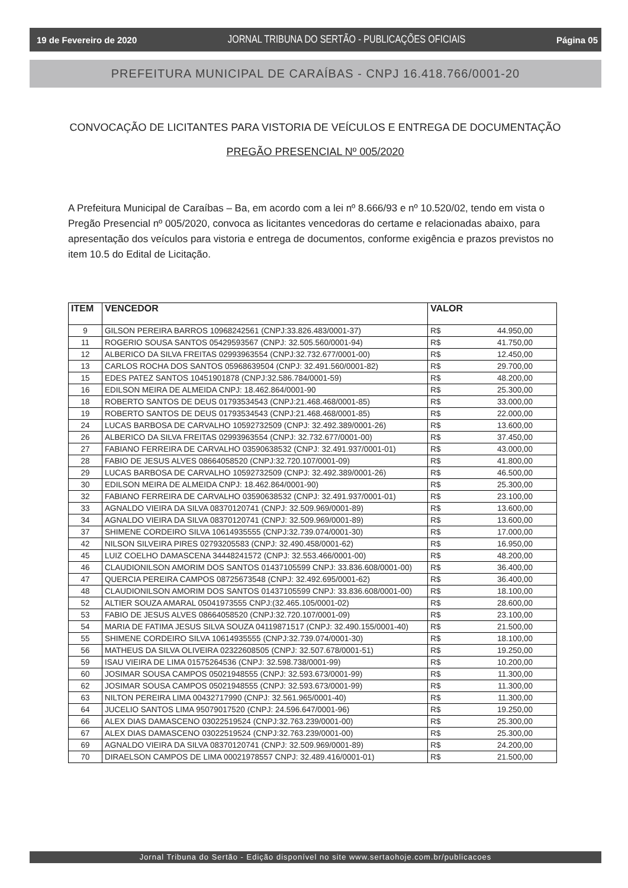19 de Fevereiro de 2020 JORNAL TRIBUNA DO SERTÃO - PUBLICAÇÕES OFICIAIS Página 05
PREFEITURA MUNICIPAL DE CARAÍBAS - CNPJ 16.418.766/0001-20
CONVOCAÇÃO DE LICITANTES PARA VISTORIA DE VEÍCULOS E ENTREGA DE DOCUMENTAÇÃO
PREGÃO PRESENCIAL Nº 005/2020
A Prefeitura Municipal de Caraíbas – Ba, em acordo com a lei nº 8.666/93 e nº 10.520/02, tendo em vista o Pregão Presencial nº 005/2020, convoca as licitantes vencedoras do certame e relacionadas abaixo, para apresentação dos veículos para vistoria e entrega de documentos, conforme exigência e prazos previstos no item 10.5 do Edital de Licitação.
| ITEM | VENCEDOR | VALOR |
| --- | --- | --- |
| 9 | GILSON PEREIRA BARROS 10968242561 (CNPJ:33.826.483/0001-37) | R$ 44.950,00 |
| 11 | ROGERIO SOUSA SANTOS 05429593567 (CNPJ: 32.505.560/0001-94) | R$ 41.750,00 |
| 12 | ALBERICO DA SILVA FREITAS 02993963554 (CNPJ:32.732.677/0001-00) | R$ 12.450,00 |
| 13 | CARLOS ROCHA DOS SANTOS 05968639504 (CNPJ: 32.491.560/0001-82) | R$ 29.700,00 |
| 15 | EDES PATEZ SANTOS 10451901878 (CNPJ:32.586.784/0001-59) | R$ 48.200,00 |
| 16 | EDILSON MEIRA DE ALMEIDA CNPJ: 18.462.864/0001-90 | R$ 25.300,00 |
| 18 | ROBERTO SANTOS DE DEUS 01793534543 (CNPJ:21.468.468/0001-85) | R$ 33.000,00 |
| 19 | ROBERTO SANTOS DE DEUS 01793534543 (CNPJ:21.468.468/0001-85) | R$ 22.000,00 |
| 24 | LUCAS BARBOSA DE CARVALHO 10592732509 (CNPJ: 32.492.389/0001-26) | R$ 13.600,00 |
| 26 | ALBERICO DA SILVA FREITAS 02993963554 (CNPJ: 32.732.677/0001-00) | R$ 37.450,00 |
| 27 | FABIANO FERREIRA DE CARVALHO 03590638532 (CNPJ: 32.491.937/0001-01) | R$ 43.000,00 |
| 28 | FABIO DE JESUS ALVES 08664058520 (CNPJ:32.720.107/0001-09) | R$ 41.800,00 |
| 29 | LUCAS BARBOSA DE CARVALHO 10592732509 (CNPJ: 32.492.389/0001-26) | R$ 46.500,00 |
| 30 | EDILSON MEIRA DE ALMEIDA CNPJ: 18.462.864/0001-90) | R$ 25.300,00 |
| 32 | FABIANO FERREIRA DE CARVALHO 03590638532 (CNPJ: 32.491.937/0001-01) | R$ 23.100,00 |
| 33 | AGNALDO VIEIRA DA SILVA 08370120741 (CNPJ: 32.509.969/0001-89) | R$ 13.600,00 |
| 34 | AGNALDO VIEIRA DA SILVA 08370120741 (CNPJ: 32.509.969/0001-89) | R$ 13.600,00 |
| 37 | SHIMENE CORDEIRO SILVA 10614935555 (CNPJ:32.739.074/0001-30) | R$ 17.000,00 |
| 42 | NILSON SILVEIRA PIRES 02793205583 (CNPJ: 32.490.458/0001-62) | R$ 16.950,00 |
| 45 | LUIZ COELHO DAMASCENA 34448241572 (CNPJ: 32.553.466/0001-00) | R$ 48.200,00 |
| 46 | CLAUDIONILSON AMORIM DOS SANTOS 01437105599 CNPJ: 33.836.608/0001-00) | R$ 36.400,00 |
| 47 | QUERCIA PEREIRA CAMPOS 08725673548 (CNPJ: 32.492.695/0001-62) | R$ 36.400,00 |
| 48 | CLAUDIONILSON AMORIM DOS SANTOS 01437105599 CNPJ: 33.836.608/0001-00) | R$ 18.100,00 |
| 52 | ALTIER SOUZA AMARAL 05041973555 CNPJ:(32.465.105/0001-02) | R$ 28.600,00 |
| 53 | FABIO DE JESUS ALVES 08664058520 (CNPJ:32.720.107/0001-09) | R$ 23.100,00 |
| 54 | MARIA DE FATIMA JESUS SILVA SOUZA 04119871517 (CNPJ: 32.490.155/0001-40) | R$ 21.500,00 |
| 55 | SHIMENE CORDEIRO SILVA 10614935555 (CNPJ:32.739.074/0001-30) | R$ 18.100,00 |
| 56 | MATHEUS DA SILVA OLIVEIRA 02322608505 (CNPJ: 32.507.678/0001-51) | R$ 19.250,00 |
| 59 | ISAU VIEIRA DE LIMA 01575264536 (CNPJ: 32.598.738/0001-99) | R$ 10.200,00 |
| 60 | JOSIMAR SOUSA CAMPOS 05021948555 (CNPJ: 32.593.673/0001-99) | R$ 11.300,00 |
| 62 | JOSIMAR SOUSA CAMPOS 05021948555 (CNPJ: 32.593.673/0001-99) | R$ 11.300,00 |
| 63 | NILTON PEREIRA LIMA 00432717990 (CNPJ: 32.561.965/0001-40) | R$ 11.300,00 |
| 64 | JUCELIO SANTOS LIMA 95079017520 (CNPJ: 24.596.647/0001-96) | R$ 19.250,00 |
| 66 | ALEX DIAS DAMASCENO 03022519524 (CNPJ:32.763.239/0001-00) | R$ 25.300,00 |
| 67 | ALEX DIAS DAMASCENO 03022519524 (CNPJ:32.763.239/0001-00) | R$ 25.300,00 |
| 69 | AGNALDO VIEIRA DA SILVA 08370120741 (CNPJ: 32.509.969/0001-89) | R$ 24.200,00 |
| 70 | DIRAELSON CAMPOS DE LIMA 00021978557 CNPJ: 32.489.416/0001-01) | R$ 21.500,00 |
Jornal Tribuna do Sertão - Edição disponível no site www.sertaohoje.com.br/publicacoes